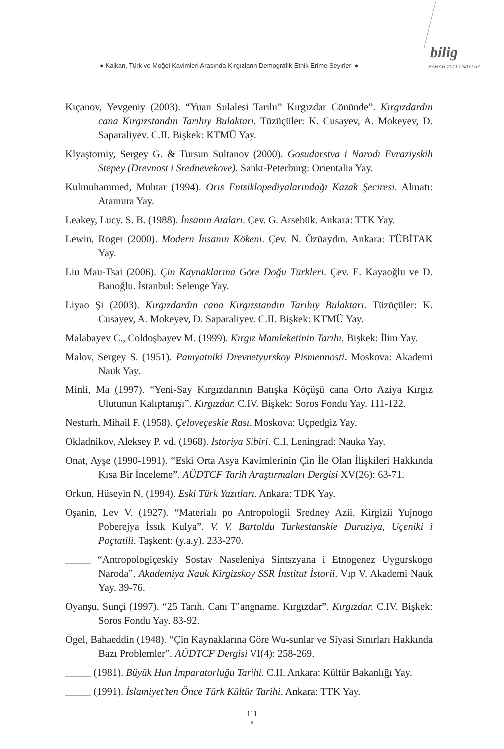● Kalkan, Türk ve Moğol Kavimleri Arasında Kırgızların Demografik-Etnik Erime Seyirleri ●
bilig
BAHAR 2011 / SAYI 57
Kıçanov, Yevgeniy (2003). “Yuan Sulalesi Tarıhı” Kırgızdar Cönünde”. Kırgızdardın cana Kırgızstandın Tarıhıy Bulaktarı. Tüzüçüler: K. Cusayev, A. Mokeyev, D. Saparaliyev. C.II. Bişkek: KTMÜ Yay.
Klyaştorniy, Sergey G. & Tursun Sultanov (2000). Gosudarstva i Narodı Evraziyskih Stepey (Drevnost i Srednevekove). Sankt-Peterburg: Orientalia Yay.
Kulmuhammed, Muhtar (1994). Orıs Entsiklopediyalarındağı Kazak Şeciresi. Almatı: Atamura Yay.
Leakey, Lucy. S. B. (1988). İnsanın Ataları. Çev. G. Arsebük. Ankara: TTK Yay.
Lewin, Roger (2000). Modern İnsanın Kökeni. Çev. N. Özüaydın. Ankara: TÜBİTAK Yay.
Liu Mau-Tsai (2006). Çin Kaynaklarına Göre Doğu Türkleri. Çev. E. Kayaoğlu ve D. Banoğlu. İstanbul: Selenge Yay.
Liyao Şi (2003). Kırgızdardın cana Kırgızstandın Tarıhıy Bulaktarı. Tüzüçüler: K. Cusayev, A. Mokeyev, D. Saparaliyev. C.II. Bişkek: KTMÜ Yay.
Malabayev C., Coldoşbayev M. (1999). Kırgız Mamleketinin Tarıhı. Bişkek: İlim Yay.
Malov, Sergey S. (1951). Pamyatniki Drevnetyurskoy Pismennosti. Moskova: Akademi Nauk Yay.
Minli, Ma (1997). “Yeni-Say Kırgızdarının Batışka Köçüşü cana Orto Aziya Kırgız Ulutunun Kalıptanışı”. Kırgızdar. C.IV. Bişkek: Soros Fondu Yay. 111-122.
Nesturh, Mihail F. (1958). Çeloveçeskie Rası. Moskova: Uçpedgiz Yay.
Okladnikov, Aleksey P. vd. (1968). İstoriya Sibiri. C.I. Leningrad: Nauka Yay.
Onat, Ayşe (1990-1991). “Eski Orta Asya Kavimlerinin Çin İle Olan İlişkileri Hakkında Kısa Bir İnceleme”. AÜDTCF Tarih Araştırmaları Dergisi XV(26): 63-71.
Orkun, Hüseyin N. (1994). Eski Türk Yazıtları. Ankara: TDK Yay.
Oşanin, Lev V. (1927). “Materialı po Antropologii Sredney Azii. Kirgizii Yujnogo Poberejya İssık Kulya”. V. V. Bartoldu Turkestanskie Duruziya, Uçeniki i Poçtatili. Taşkent: (y.a.y). 233-270.
_____ “Antropologiçeskiy Sostav Naseleniya Sintszyana i Etnogenez Uygurskogo Naroda”. Akademiya Nauk Kirgizskoy SSR İnstitut İstorii. Vıp V. Akademi Nauk Yay. 39-76.
Oyanşu, Sunçi (1997). “25 Tarıh. Canı T’angname. Kırgızdar”. Kırgızdar. C.IV. Bişkek: Soros Fondu Yay. 83-92.
Ögel, Bahaeddin (1948). “Çin Kaynaklarına Göre Wu-sunlar ve Siyasi Sınırları Hakkında Bazı Problemler”. AÜDTCF Dergisi VI(4): 258-269.
_____ (1981). Büyük Hun İmparatorluğu Tarihi. C.II. Ankara: Kültür Bakanlığı Yay.
_____ (1991). İslamiyet’ten Önce Türk Kültür Tarihi. Ankara: TTK Yay.
111
●